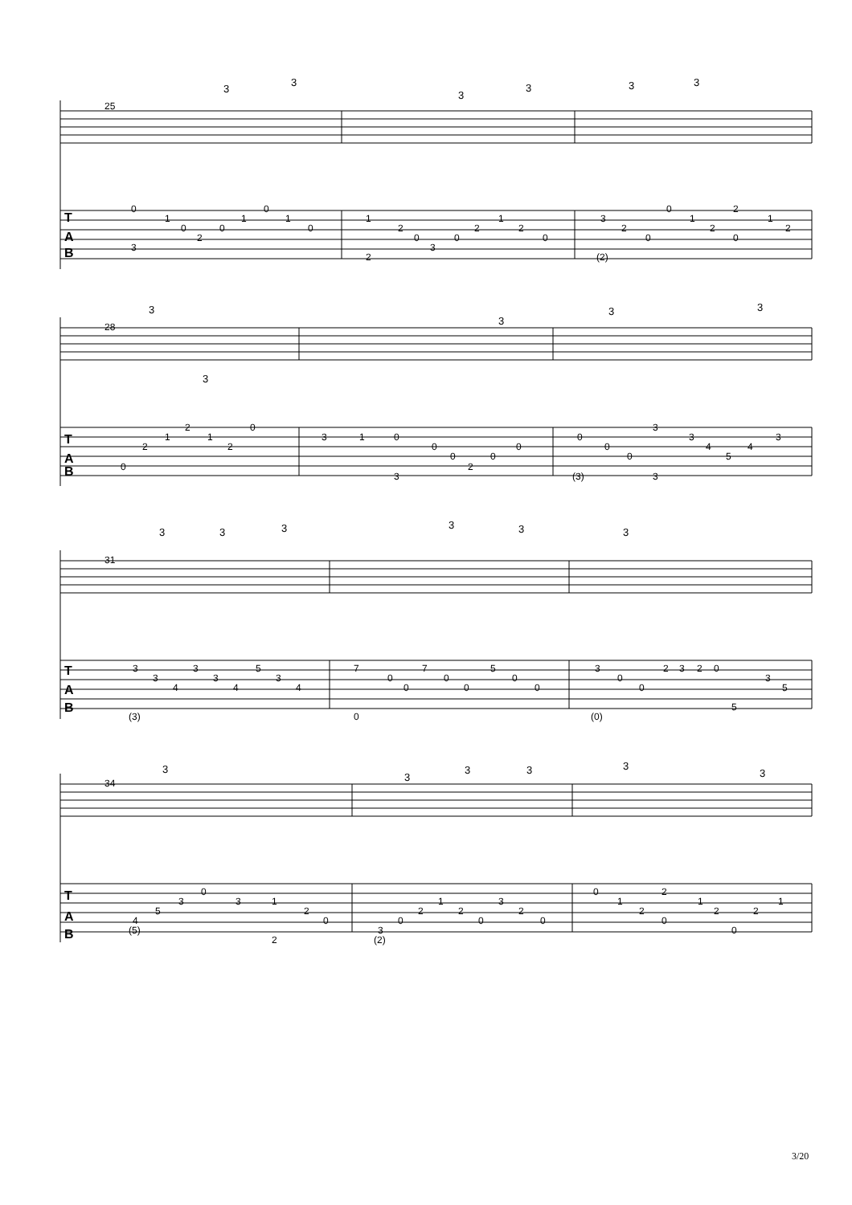25
28
31
34
T
A
B
T
A
B
T
A
B
T
A
B
0
1
0
2
0
1
0
1
0
3
1
2
0
3
0
2
1
2
0
2
3
2
0
0
1
2
2
0
1
2
(2)
0
2
1
2
1
2
0
3
1
0
0
0
2
0
0
3
0
0
0
3
3
4
5
4
3
(3)
3
3
3
4
3
3
4
5
3
4
(3)
7
0
0
7
0
0
5
0
0
0
3
0
0
2
3
2
0
5
3
5
(0)
0
3
5
4
3
1
2
0
(5)
2
1
2
2
3
2
0
0
0
3
(2)
0
1
2
2
0
1
2
0
2
1
3
3
3
3
3
3
3
3
3
3
3
3
3
3
3
3
3
3
3
3
3
3
3
3/20